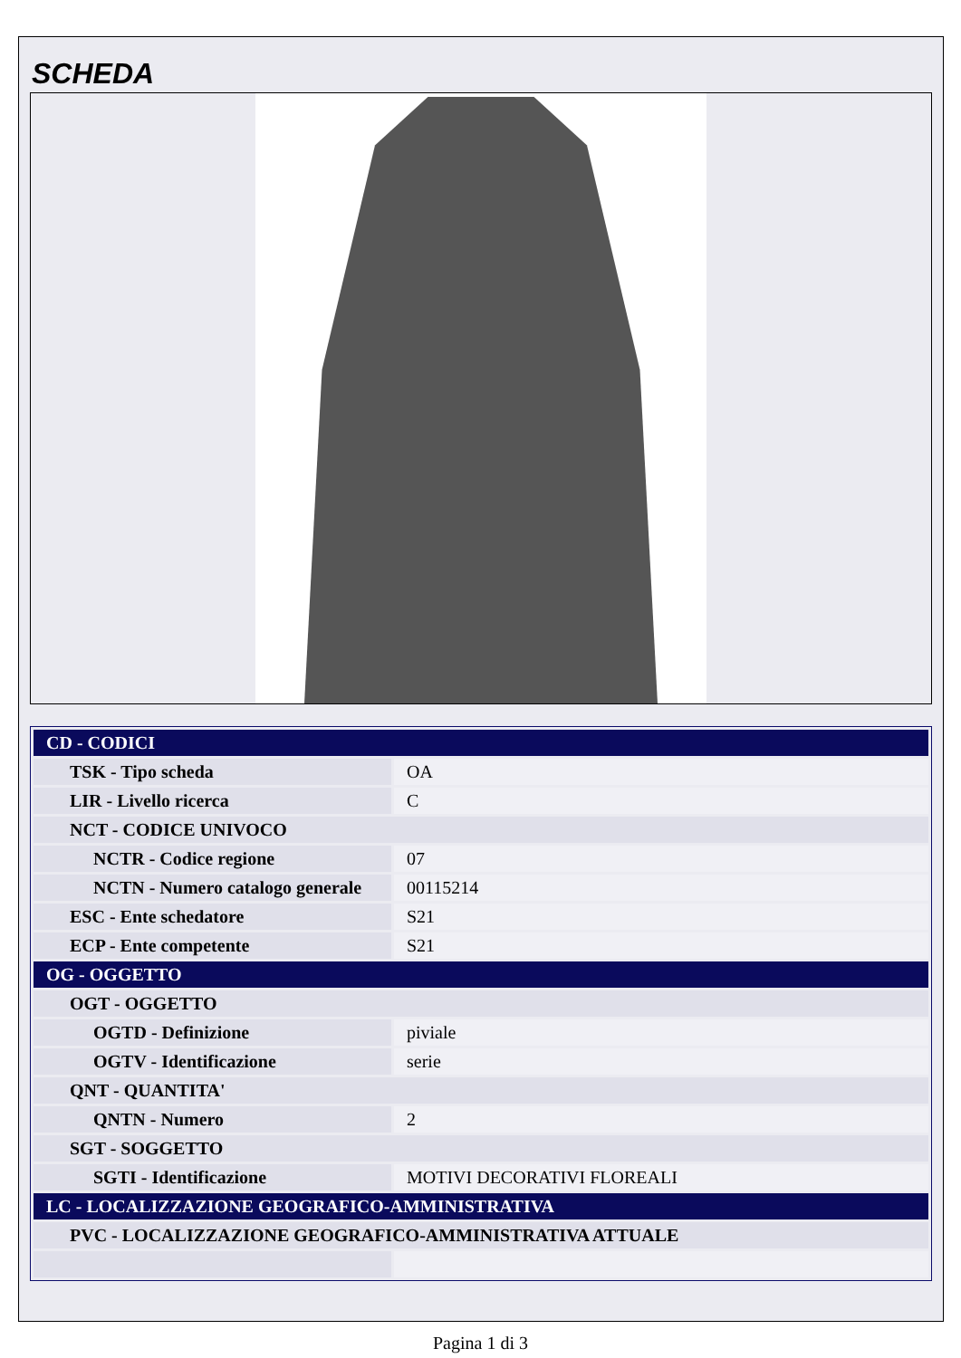SCHEDA
| CD - CODICI | |
| TSK - Tipo scheda | OA |
| LIR - Livello ricerca | C |
| NCT - CODICE UNIVOCO | |
| NCTR - Codice regione | 07 |
| NCTN - Numero catalogo generale | 00115214 |
| ESC - Ente schedatore | S21 |
| ECP - Ente competente | S21 |
| OG - OGGETTO | |
| OGT - OGGETTO | |
| OGTD - Definizione | piviale |
| OGTV - Identificazione | serie |
| QNT - QUANTITA' | |
| QNTN - Numero | 2 |
| SGT - SOGGETTO | |
| SGTI - Identificazione | MOTIVI DECORATIVI FLOREALI |
| LC - LOCALIZZAZIONE GEOGRAFICO-AMMINISTRATIVA | |
| PVC - LOCALIZZAZIONE GEOGRAFICO-AMMINISTRATIVA ATTUALE | |
Pagina 1 di 3